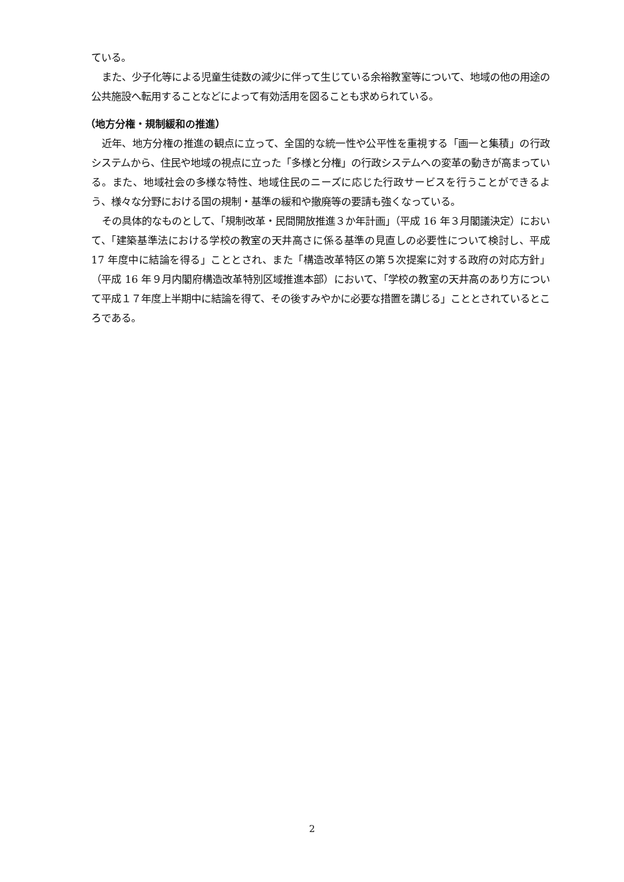ている。
また、少子化等による児童生徒数の減少に伴って生じている余裕教室等について、地域の他の用途の公共施設へ転用することなどによって有効活用を図ることも求められている。
（地方分権・規制緩和の推進）
近年、地方分権の推進の観点に立って、全国的な統一性や公平性を重視する「画一と集積」の行政システムから、住民や地域の視点に立った「多様と分権」の行政システムへの変革の動きが高まっている。また、地域社会の多様な特性、地域住民のニーズに応じた行政サービスを行うことができるよう、様々な分野における国の規制・基準の緩和や撤廃等の要請も強くなっている。
その具体的なものとして、「規制改革・民間開放推進３か年計画」（平成 16 年３月閣議決定）において、「建築基準法における学校の教室の天井高さに係る基準の見直しの必要性について検討し、平成 17 年度中に結論を得る」こととされ、また「構造改革特区の第５次提案に対する政府の対応方針」（平成 16 年９月内閣府構造改革特別区域推進本部）において、「学校の教室の天井高のあり方について平成１７年度上半期中に結論を得て、その後すみやかに必要な措置を講じる」こととされているところである。
2